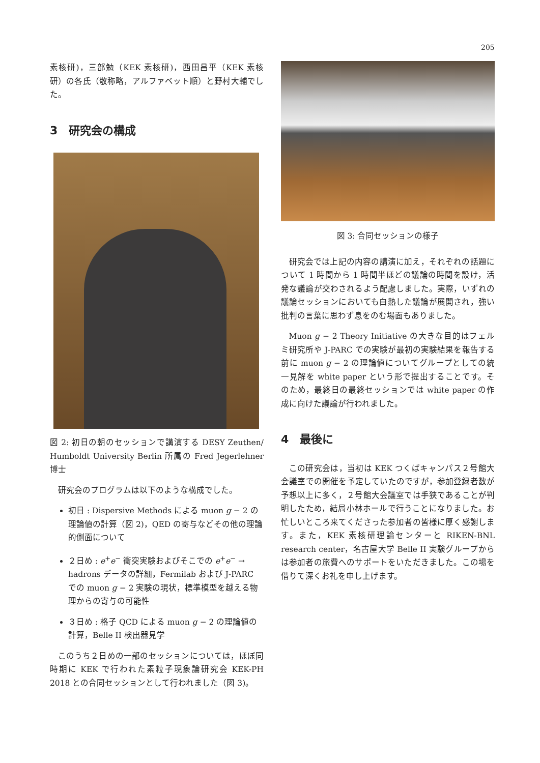205
素核研)，三部勉（KEK 素核研)，西田昌平（KEK 素核研）の各氏（敬称略，アルファベット順）と野村大輔でした。
3　研究会の構成
図 2: 初日の朝のセッションで講演する DESY Zeuthen/ Humboldt University Berlin 所属の Fred Jegerlehner 博士
研究会のプログラムは以下のような構成でした。
初日 : Dispersive Methods による muon g − 2 の理論値の計算（図 2)，QED の寄与などその他の理論的側面について
２日め : e<sup>+</sup>e<sup>−</sup> 衝突実験およびそこでの e<sup>+</sup>e<sup>−</sup> → hadrons データの詳細，Fermilab および J-PARC での muon g − 2 実験の現状，標準模型を越える物理からの寄与の可能性
３日め : 格子 QCD による muon g − 2 の理論値の計算，Belle II 検出器見学
このうち２日めの一部のセッションについては，ほぼ同時期に KEK で行われた素粒子現象論研究会 KEK-PH 2018 との合同セッションとして行われました（図 3)。
図 3: 合同セッションの様子
研究会では上記の内容の講演に加え，それぞれの話題について 1 時間から 1 時間半ほどの議論の時間を設け，活発な議論が交わされるよう配慮しました。実際，いずれの議論セッションにおいても白熱した議論が展開され，強い批判の言葉に思わず息をのむ場面もありました。
Muon g − 2 Theory Initiative の大きな目的はフェルミ研究所や J-PARC での実験が最初の実験結果を報告する前に muon g − 2 の理論値についてグループとしての統一見解を white paper という形で提出することです。そのため，最終日の最終セッションでは white paper の作成に向けた議論が行われました。
4　最後に
この研究会は，当初は KEK つくばキャンパス２号館大会議室での開催を予定していたのですが，参加登録者数が予想以上に多く，２号館大会議室では手狭であることが判明したため，結局小林ホールで行うことになりました。お忙しいところ来てくださった参加者の皆様に厚く感謝します。また，KEK 素核研理論センターと RIKEN-BNL research center，名古屋大学 Belle II 実験グループからは参加者の旅費へのサポートをいただきました。この場を借りて深くお礼を申し上げます。